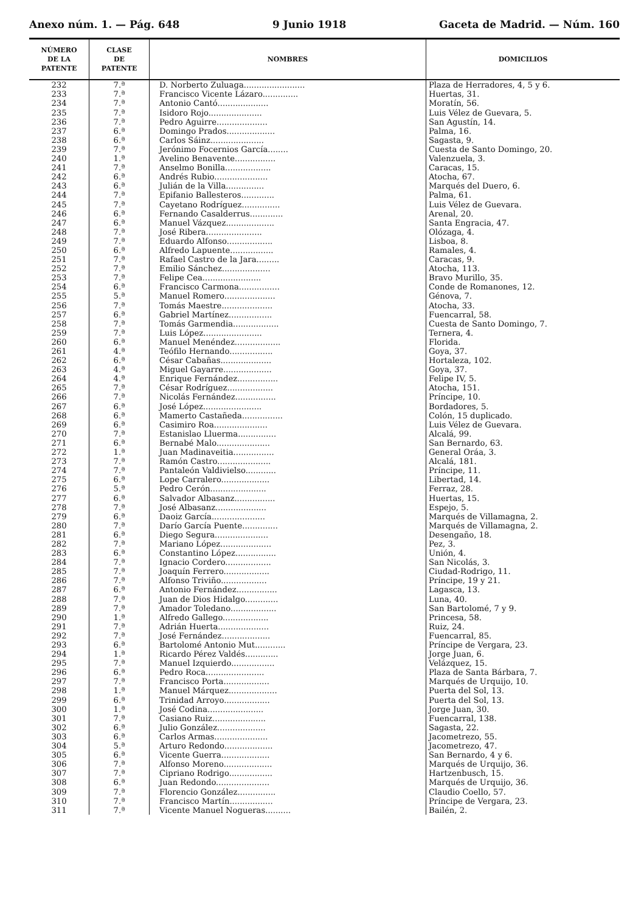Anexo núm. 1. — Pág. 648 9 Junio 1918 Gaceta de Madrid. — Núm. 160
| NÚMERO DE LA PATENTE | CLASE DE PATENTE | NOMBRES | DOMICILIOS |
| --- | --- | --- | --- |
| 232 | 7.ª | D. Norberto Zuluaga........................ | Plaza de Herradores, 4, 5 y 6. |
| 233 | 7.ª | Francisco Vicente Lázaro.............. | Huertas, 31. |
| 234 | 7.ª | Antonio Cantó.................... | Moratín, 56. |
| 235 | 7.ª | Isidoro Rojo..................... | Luis Vélez de Guevara, 5. |
| 236 | 7.ª | Pedro Aguirre.................... | San Agustín, 14. |
| 237 | 6.ª | Domingo Prados................... | Palma, 16. |
| 238 | 6.ª | Carlos Sáinz..................... | Sagasta, 9. |
| 239 | 7.ª | Jerónimo Focernios García........ | Cuesta de Santo Domingo, 20. |
| 240 | 1.ª | Avelino Benavente................ | Valenzuela, 3. |
| 241 | 7.ª | Anselmo Bonilla.................. | Caracas, 15. |
| 242 | 6.ª | Andrés Rubio..................... | Atocha, 67. |
| 243 | 6.ª | Julián de la Villa............... | Marqués del Duero, 6. |
| 244 | 7.ª | Epifanio Ballesteros............. | Palma, 61. |
| 245 | 7.ª | Cayetano Rodríguez............... | Luis Vélez de Guevara. |
| 246 | 6.ª | Fernando Casalderrus............. | Arenal, 20. |
| 247 | 6.ª | Manuel Vázquez................... | Santa Engracia, 47. |
| 248 | 7.ª | José Ribera...................... | Olózaga, 4. |
| 249 | 7.ª | Eduardo Alfonso.................. | Lisboa, 8. |
| 250 | 6.ª | Alfredo Lapuente................. | Ramales, 4. |
| 251 | 7.ª | Rafael Castro de la Jara......... | Caracas, 9. |
| 252 | 7.ª | Emilio Sánchez................... | Atocha, 113. |
| 253 | 7.ª | Felipe Cea....................... | Bravo Murillo, 35. |
| 254 | 6.ª | Francisco Carmona................ | Conde de Romanones, 12. |
| 255 | 5.ª | Manuel Romero.................... | Génova, 7. |
| 256 | 7.ª | Tomás Maestre.................... | Atocha, 33. |
| 257 | 6.ª | Gabriel Martínez................. | Fuencarral, 58. |
| 258 | 7.ª | Tomás Garmendia.................. | Cuesta de Santo Domingo, 7. |
| 259 | 7.ª | Luis López....................... | Ternera, 4. |
| 260 | 6.ª | Manuel Menéndez.................. | Florida. |
| 261 | 4.ª | Teófilo Hernando................. | Goya, 37. |
| 262 | 6.ª | César Cabañas.................... | Hortaleza, 102. |
| 263 | 4.ª | Miguel Gayarre................... | Goya, 37. |
| 264 | 4.ª | Enrique Fernández................ | Felipe IV, 5. |
| 265 | 7.ª | César Rodríguez.................. | Atocha, 151. |
| 266 | 7.ª | Nicolás Fernández................ | Príncipe, 10. |
| 267 | 6.ª | José López....................... | Bordadores, 5. |
| 268 | 6.ª | Mamerto Castañeda................ | Colón, 15 duplicado. |
| 269 | 6.ª | Casimiro Roa..................... | Luis Vélez de Guevara. |
| 270 | 7.ª | Estanislao Lluerma............... | Alcalá, 99. |
| 271 | 6.ª | Bernabé Malo..................... | San Bernardo, 63. |
| 272 | 1.ª | Juan Madinaveitia................ | General Oráa, 3. |
| 273 | 7.ª | Ramón Castro..................... | Alcalá, 181. |
| 274 | 7.ª | Pantaleón Valdivielso............ | Príncipe, 11. |
| 275 | 6.ª | Lope Carralero................... | Libertad, 14. |
| 276 | 5.ª | Pedro Cerón...................... | Ferraz, 28. |
| 277 | 6.ª | Salvador Albasanz................ | Huertas, 15. |
| 278 | 7.ª | José Albasanz.................... | Espejo, 5. |
| 279 | 6.ª | Daoiz García..................... | Marqués de Villamagna, 2. |
| 280 | 7.ª | Darío García Puente.............. | Marqués de Villamagna, 2. |
| 281 | 6.ª | Diego Segura..................... | Desengaño, 18. |
| 282 | 7.ª | Mariano López.................... | Pez, 3. |
| 283 | 6.ª | Constantino López................ | Unión, 4. |
| 284 | 7.ª | Ignacio Cordero.................. | San Nicolás, 3. |
| 285 | 7.ª | Joaquín Ferrero.................. | Ciudad-Rodrigo, 11. |
| 286 | 7.ª | Alfonso Triviño.................. | Príncipe, 19 y 21. |
| 287 | 6.ª | Antonio Fernández................ | Lagasca, 13. |
| 288 | 7.ª | Juan de Dios Hidalgo............. | Luna, 40. |
| 289 | 7.ª | Amador Toledano.................. | San Bartolomé, 7 y 9. |
| 290 | 1.ª | Alfredo Gallego.................. | Princesa, 58. |
| 291 | 7.ª | Adrián Huerta.................... | Ruiz, 24. |
| 292 | 7.ª | José Fernández................... | Fuencarral, 85. |
| 293 | 6.ª | Bartolomé Antonio Mut............ | Príncipe de Vergara, 23. |
| 294 | 1.ª | Ricardo Pérez Valdés............. | Jorge Juan, 6. |
| 295 | 7.ª | Manuel Izquierdo................. | Velázquez, 15. |
| 296 | 6.ª | Pedro Roca....................... | Plaza de Santa Bárbara, 7. |
| 297 | 7.ª | Francisco Porta.................. | Marqués de Urquijo, 10. |
| 298 | 1.ª | Manuel Márquez................... | Puerta del Sol, 13. |
| 299 | 6.ª | Trinidad Arroyo.................. | Puerta del Sol, 13. |
| 300 | 1.ª | José Codina...................... | Jorge Juan, 30. |
| 301 | 7.ª | Casiano Ruiz..................... | Fuencarral, 138. |
| 302 | 6.ª | Julio González................... | Sagasta, 22. |
| 303 | 6.ª | Carlos Armas..................... | Jacometrezo, 55. |
| 304 | 5.ª | Arturo Redondo................... | Jacometrezo, 47. |
| 305 | 6.ª | Vicente Guerra................... | San Bernardo, 4 y 6. |
| 306 | 7.ª | Alfonso Moreno................... | Marqués de Urquijo, 36. |
| 307 | 7.ª | Cipriano Rodrigo................. | Hartzenbusch, 15. |
| 308 | 6.ª | Juan Redondo..................... | Marqués de Urquijo, 36. |
| 309 | 7.ª | Florencio González............... | Claudio Coello, 57. |
| 310 | 7.ª | Francisco Martín................. | Príncipe de Vergara, 23. |
| 311 | 7.ª | Vicente Manuel Nogueras.......... | Bailén, 2. |